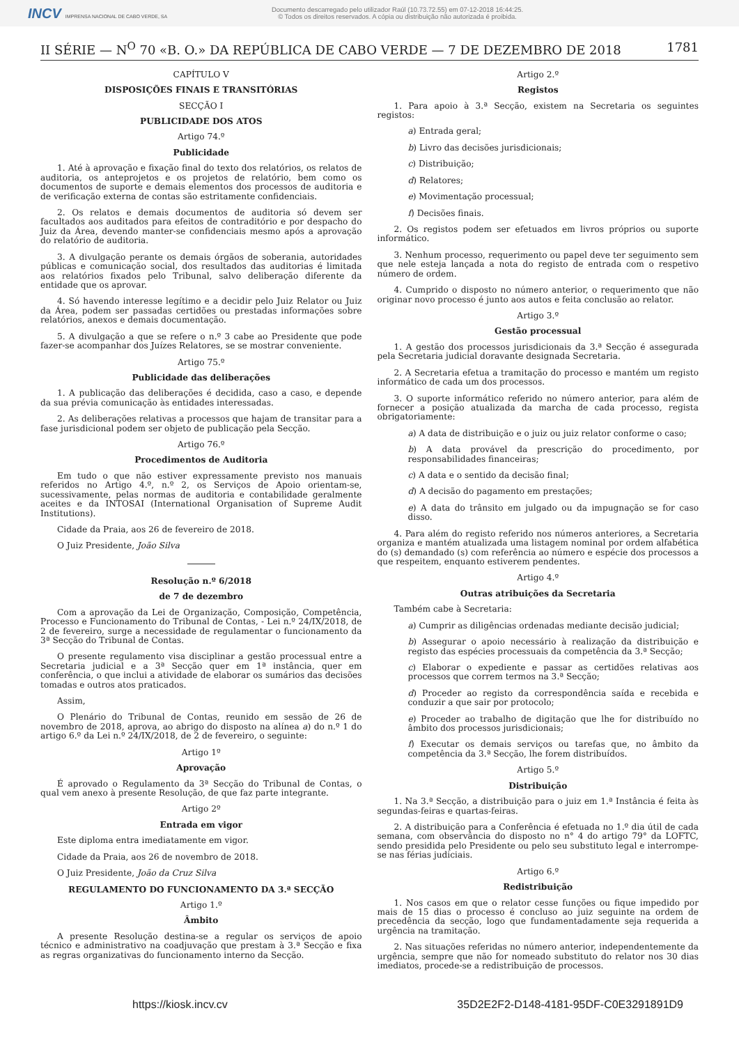INCV IMPRENSA NACIONAL DE CABO VERDE, SA
Documento descarregado pelo utilizador Raúl (10.73.72.55) em 07-12-2018 16:44:25.
© Todos os direitos reservados. A cópia ou distribuição não autorizada é proibida.
II SÉRIE — N<sup>O</sup> 70 «B. O.» DA REPÚBLICA DE CABO VERDE — 7 DE DEZEMBRO DE 2018 1781
CAPÍTULO V
DISPOSIÇÕES FINAIS E TRANSITÓRIAS
SECÇÃO I
PUBLICIDADE DOS ATOS
Artigo 74.º
Publicidade
1. Até à aprovação e fixação final do texto dos relatórios, os relatos de auditoria, os anteprojetos e os projetos de relatório, bem como os documentos de suporte e demais elementos dos processos de auditoria e de verificação externa de contas são estritamente confidenciais.
2. Os relatos e demais documentos de auditoria só devem ser facultados aos auditados para efeitos de contraditório e por despacho do Juiz da Área, devendo manter-se confidenciais mesmo após a aprovação do relatório de auditoria.
3. A divulgação perante os demais órgãos de soberania, autoridades públicas e comunicação social, dos resultados das auditorias é limitada aos relatórios fixados pelo Tribunal, salvo deliberação diferente da entidade que os aprovar.
4. Só havendo interesse legítimo e a decidir pelo Juiz Relator ou Juiz da Área, podem ser passadas certidões ou prestadas informações sobre relatórios, anexos e demais documentação.
5. A divulgação a que se refere o n.º 3 cabe ao Presidente que pode fazer-se acompanhar dos Juízes Relatores, se se mostrar conveniente.
Artigo 75.º
Publicidade das deliberações
1. A publicação das deliberações é decidida, caso a caso, e depende da sua prévia comunicação às entidades interessadas.
2. As deliberações relativas a processos que hajam de transitar para a fase jurisdicional podem ser objeto de publicação pela Secção.
Artigo 76.º
Procedimentos de Auditoria
Em tudo o que não estiver expressamente previsto nos manuais referidos no Artigo 4.º, n.º 2, os Serviços de Apoio orientam-se, sucessivamente, pelas normas de auditoria e contabilidade geralmente aceites e da INTOSAI (International Organisation of Supreme Audit Institutions).
Cidade da Praia, aos 26 de fevereiro de 2018.
O Juiz Presidente, João Silva
Resolução n.º 6/2018
de 7 de dezembro
Com a aprovação da Lei de Organização, Composição, Competência, Processo e Funcionamento do Tribunal de Contas, - Lei n.º 24/IX/2018, de 2 de fevereiro, surge a necessidade de regulamentar o funcionamento da 3ª Secção do Tribunal de Contas.
O presente regulamento visa disciplinar a gestão processual entre a Secretaria judicial e a 3ª Secção quer em 1ª instância, quer em conferência, o que inclui a atividade de elaborar os sumários das decisões tomadas e outros atos praticados.
Assim,
O Plenário do Tribunal de Contas, reunido em sessão de 26 de novembro de 2018, aprova, ao abrigo do disposto na alínea a) do n.º 1 do artigo 6.º da Lei n.º 24/IX/2018, de 2 de fevereiro, o seguinte:
Artigo 1º
Aprovação
É aprovado o Regulamento da 3ª Secção do Tribunal de Contas, o qual vem anexo à presente Resolução, de que faz parte integrante.
Artigo 2º
Entrada em vigor
Este diploma entra imediatamente em vigor.
Cidade da Praia, aos 26 de novembro de 2018.
O Juiz Presidente, João da Cruz Silva
REGULAMENTO DO FUNCIONAMENTO DA 3.ª SECÇÃO
Artigo 1.º
Âmbito
A presente Resolução destina-se a regular os serviços de apoio técnico e administrativo na coadjuvação que prestam à 3.ª Secção e fixa as regras organizativas do funcionamento interno da Secção.
Artigo 2.º
Registos
1. Para apoio à 3.ª Secção, existem na Secretaria os seguintes registos:
a) Entrada geral;
b) Livro das decisões jurisdicionais;
c) Distribuição;
d) Relatores;
e) Movimentação processual;
f) Decisões finais.
2. Os registos podem ser efetuados em livros próprios ou suporte informático.
3. Nenhum processo, requerimento ou papel deve ter seguimento sem que nele esteja lançada a nota do registo de entrada com o respetivo número de ordem.
4. Cumprido o disposto no número anterior, o requerimento que não originar novo processo é junto aos autos e feita conclusão ao relator.
Artigo 3.º
Gestão processual
1. A gestão dos processos jurisdicionais da 3.ª Secção é assegurada pela Secretaria judicial doravante designada Secretaria.
2. A Secretaria efetua a tramitação do processo e mantém um registo informático de cada um dos processos.
3. O suporte informático referido no número anterior, para além de fornecer a posição atualizada da marcha de cada processo, regista obrigatoriamente:
a) A data de distribuição e o juiz ou juiz relator conforme o caso;
b) A data provável da prescrição do procedimento, por responsabilidades financeiras;
c) A data e o sentido da decisão final;
d) A decisão do pagamento em prestações;
e) A data do trânsito em julgado ou da impugnação se for caso disso.
4. Para além do registo referido nos números anteriores, a Secretaria organiza e mantém atualizada uma listagem nominal por ordem alfabética do (s) demandado (s) com referência ao número e espécie dos processos a que respeitem, enquanto estiverem pendentes.
Artigo 4.º
Outras atribuições da Secretaria
Também cabe à Secretaria:
a) Cumprir as diligências ordenadas mediante decisão judicial;
b) Assegurar o apoio necessário à realização da distribuição e registo das espécies processuais da competência da 3.ª Secção;
c) Elaborar o expediente e passar as certidões relativas aos processos que correm termos na 3.ª Secção;
d) Proceder ao registo da correspondência saída e recebida e conduzir a que sair por protocolo;
e) Proceder ao trabalho de digitação que lhe for distribuído no âmbito dos processos jurisdicionais;
f) Executar os demais serviços ou tarefas que, no âmbito da competência da 3.ª Secção, lhe forem distribuídos.
Artigo 5.º
Distribuição
1. Na 3.ª Secção, a distribuição para o juiz em 1.ª Instância é feita às segundas-feiras e quartas-feiras.
2. A distribuição para a Conferência é efetuada no 1.º dia útil de cada semana, com observância do disposto no n° 4 do artigo 79° da LOFTC, sendo presidida pelo Presidente ou pelo seu substituto legal e interrompe-se nas férias judiciais.
Artigo 6.º
Redistribuição
1. Nos casos em que o relator cesse funções ou fique impedido por mais de 15 dias o processo é concluso ao juiz seguinte na ordem de precedência da secção, logo que fundamentadamente seja requerida a urgência na tramitação.
2. Nas situações referidas no número anterior, independentemente da urgência, sempre que não for nomeado substituto do relator nos 30 dias imediatos, procede-se a redistribuição de processos.
https://kiosk.incv.cv 35D2E2F2-D148-4181-95DF-C0E3291891D9